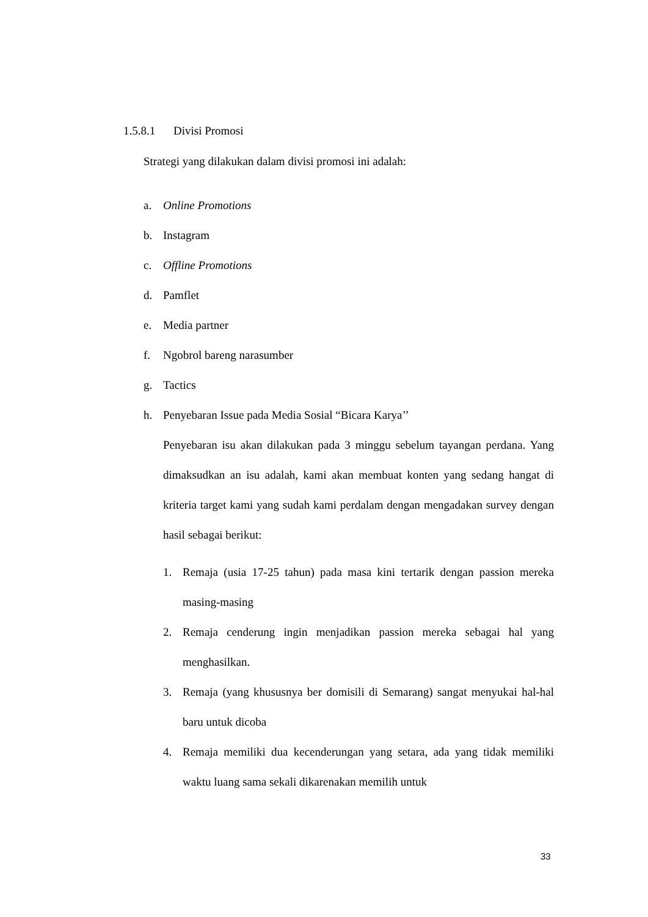1.5.8.1 Divisi Promosi
Strategi yang dilakukan dalam divisi promosi ini adalah:
a. Online Promotions
b. Instagram
c. Offline Promotions
d. Pamflet
e. Media partner
f. Ngobrol bareng narasumber
g. Tactics
h. Penyebaran Issue pada Media Sosial “Bicara Karya’’
Penyebaran isu akan dilakukan pada 3 minggu sebelum tayangan perdana. Yang dimaksudkan an isu adalah, kami akan membuat konten yang sedang hangat di kriteria target kami yang sudah kami perdalam dengan mengadakan survey dengan hasil sebagai berikut:
1. Remaja (usia 17-25 tahun) pada masa kini tertarik dengan passion mereka masing-masing
2. Remaja cenderung ingin menjadikan passion mereka sebagai hal yang menghasilkan.
3. Remaja (yang khususnya ber domisili di Semarang) sangat menyukai hal-hal baru untuk dicoba
4. Remaja memiliki dua kecenderungan yang setara, ada yang tidak memiliki waktu luang sama sekali dikarenakan memilih untuk
33